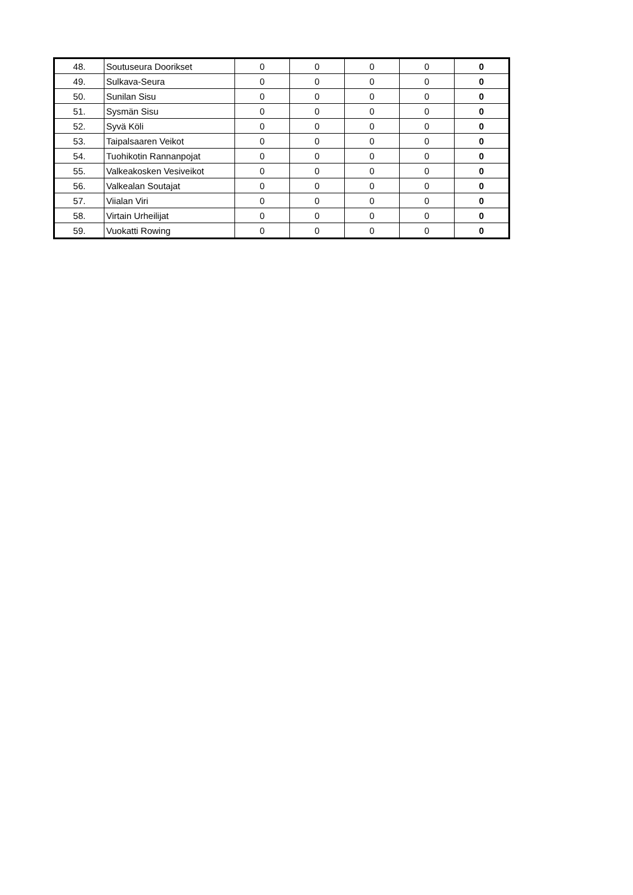| 48. | Soutuseura Doorikset | 0 | 0 | 0 | 0 | 0 |
| 49. | Sulkava-Seura | 0 | 0 | 0 | 0 | 0 |
| 50. | Sunilan Sisu | 0 | 0 | 0 | 0 | 0 |
| 51. | Sysmän Sisu | 0 | 0 | 0 | 0 | 0 |
| 52. | Syvä Köli | 0 | 0 | 0 | 0 | 0 |
| 53. | Taipalsaaren Veikot | 0 | 0 | 0 | 0 | 0 |
| 54. | Tuohikotin Rannanpojat | 0 | 0 | 0 | 0 | 0 |
| 55. | Valkeakosken Vesiveikot | 0 | 0 | 0 | 0 | 0 |
| 56. | Valkealan Soutajat | 0 | 0 | 0 | 0 | 0 |
| 57. | Viialan Viri | 0 | 0 | 0 | 0 | 0 |
| 58. | Virtain Urheilijat | 0 | 0 | 0 | 0 | 0 |
| 59. | Vuokatti Rowing | 0 | 0 | 0 | 0 | 0 |